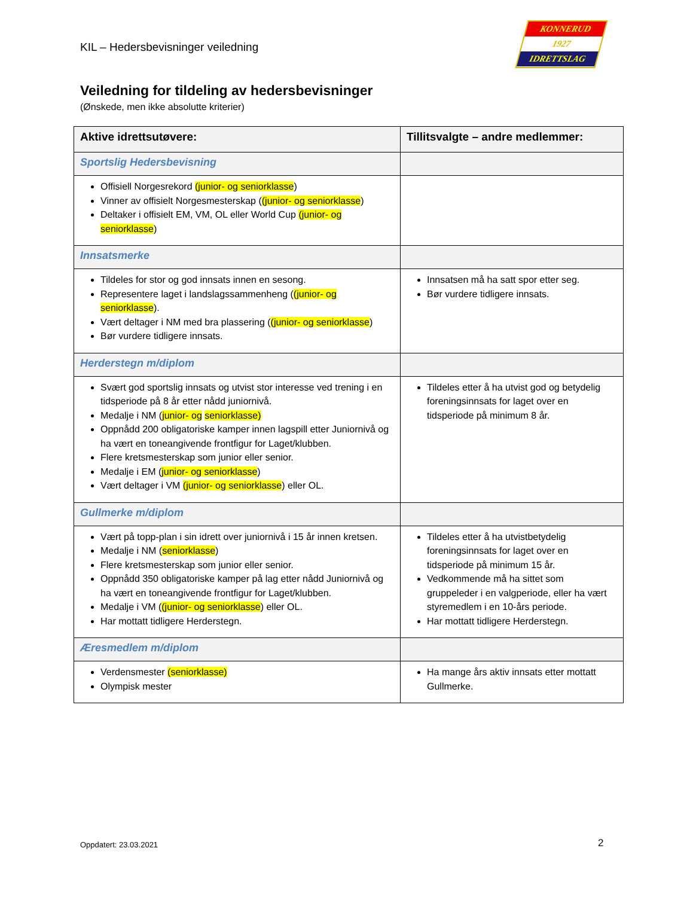KIL – Hedersbevisninger veiledning
KONNERUD
1927
IDRETTSLAG
Veiledning for tildeling av hedersbevisninger
(Ønskede, men ikke absolutte kriterier)
| Aktive idrettsutøvere: | Tillitsvalgte – andre medlemmer: |
| --- | --- |
| Sportslig Hedersbevisning | |
| Offisiell Norgesrekord (junior- og seniorklasse ) Vinner av offisielt Norgesmesterskap ( (junior- og seniorklasse ) Deltaker i offisielt EM, VM, OL eller World Cup (junior- og seniorklasse ) | |
| Innsatsmerke | |
| Tildeles for stor og god innsats innen en sesong. Representere laget i landslagssammenheng ( (junior- og seniorklasse ). Vært deltager i NM med bra plassering ( (junior- og seniorklasse ) Bør vurdere tidligere innsats. | Innsatsen må ha satt spor etter seg. Bør vurdere tidligere innsats. |
| Herderstegn m/diplom | |
| Svært god sportslig innsats og utvist stor interesse ved trening i en tidsperiode på 8 år etter nådd juniornivå. Medalje i NM ( junior- og seniorklasse) Oppnådd 200 obligatoriske kamper innen lagspill etter Juniornivå og ha vært en toneangivende frontfigur for Laget/klubben. Flere kretsmesterskap som junior eller senior. Medalje i EM ( junior- og seniorklasse ) Vært deltager i VM (junior- og seniorklasse ) eller OL. | Tildeles etter å ha utvist god og betydelig foreningsinnsats for laget over en tidsperiode på minimum 8 år. |
| Gullmerke m/diplom | |
| Vært på topp-plan i sin idrett over juniornivå i 15 år innen kretsen. Medalje i NM ( seniorklasse ) Flere kretsmesterskap som junior eller senior. Oppnådd 350 obligatoriske kamper på lag etter nådd Juniornivå og ha vært en toneangivende frontfigur for Laget/klubben. Medalje i VM ( (junior- og seniorklasse ) eller OL. Har mottatt tidligere Herderstegn. | Tildeles etter å ha utvistbetydelig foreningsinnsats for laget over en tidsperiode på minimum 15 år. Vedkommende må ha sittet som gruppeleder i en valgperiode, eller ha vært styremedlem i en 10-års periode. Har mottatt tidligere Herderstegn. |
| Æresmedlem m/diplom | |
| Verdensmester (seniorklasse) Olympisk mester | Ha mange års aktiv innsats etter mottatt Gullmerke. |
Oppdatert: 23.03.2021 2